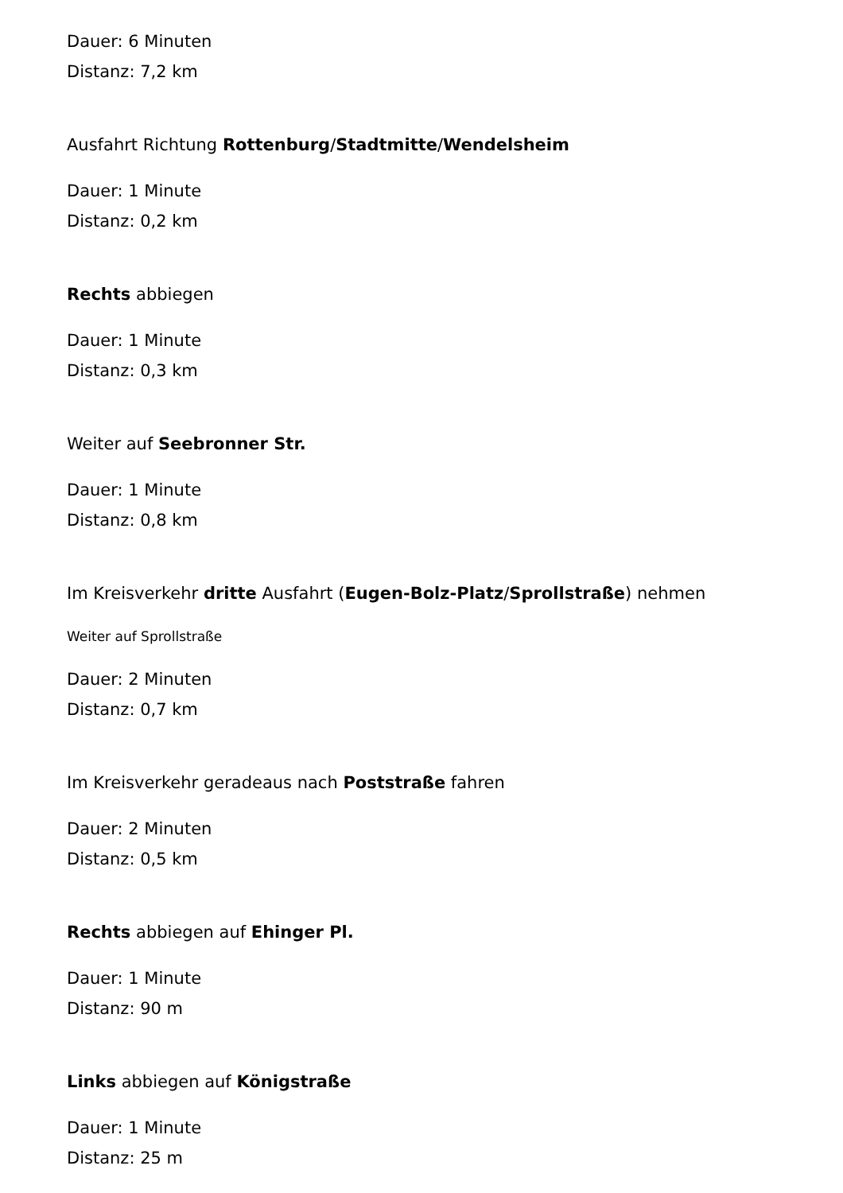Dauer: 6 Minuten
Distanz: 7,2 km
Ausfahrt Richtung Rottenburg/Stadtmitte/Wendelsheim
Dauer: 1 Minute
Distanz: 0,2 km
Rechts abbiegen
Dauer: 1 Minute
Distanz: 0,3 km
Weiter auf Seebronner Str.
Dauer: 1 Minute
Distanz: 0,8 km
Im Kreisverkehr dritte Ausfahrt (Eugen-Bolz-Platz/Sprollstraße) nehmen
Weiter auf Sprollstraße
Dauer: 2 Minuten
Distanz: 0,7 km
Im Kreisverkehr geradeaus nach Poststraße fahren
Dauer: 2 Minuten
Distanz: 0,5 km
Rechts abbiegen auf Ehinger Pl.
Dauer: 1 Minute
Distanz: 90 m
Links abbiegen auf Königstraße
Dauer: 1 Minute
Distanz: 25 m